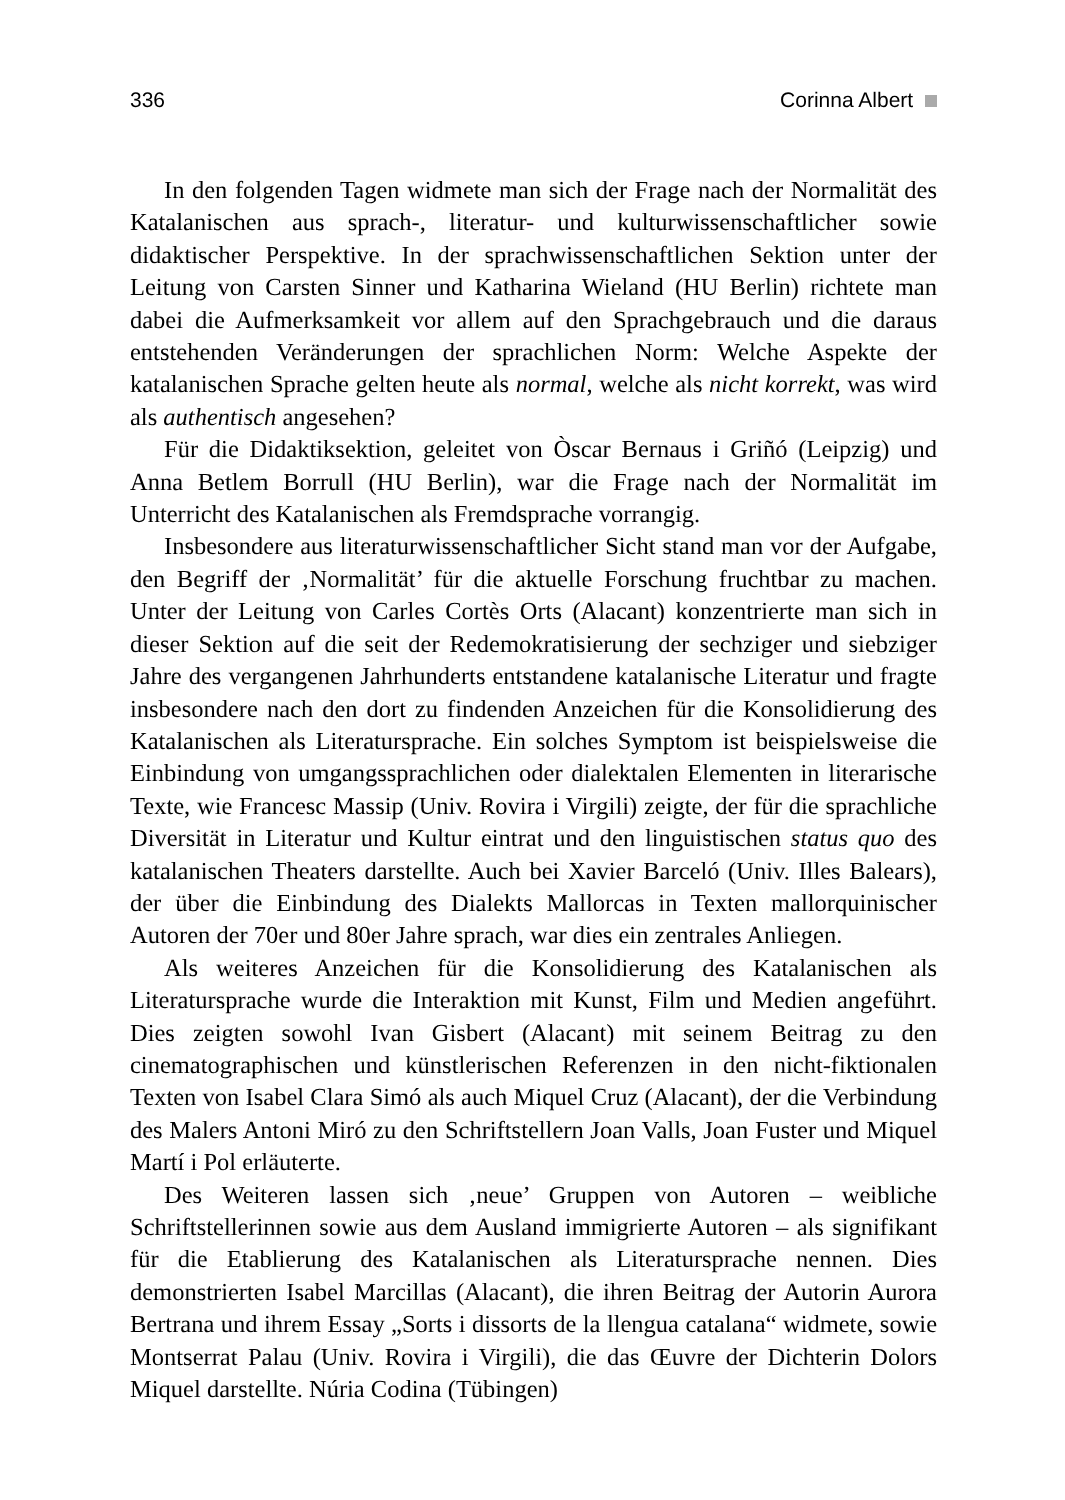336 Corinna Albert
In den folgenden Tagen widmete man sich der Frage nach der Normalität des Katalanischen aus sprach-, literatur- und kulturwissenschaftlicher sowie didaktischer Perspektive. In der sprachwissenschaftlichen Sektion unter der Leitung von Carsten Sinner und Katharina Wieland (HU Berlin) richtete man dabei die Aufmerksamkeit vor allem auf den Sprachgebrauch und die daraus entstehenden Veränderungen der sprachlichen Norm: Welche Aspekte der katalanischen Sprache gelten heute als normal, welche als nicht korrekt, was wird als authentisch angesehen?
Für die Didaktiksektion, geleitet von Òscar Bernaus i Griñó (Leipzig) und Anna Betlem Borrull (HU Berlin), war die Frage nach der Normalität im Unterricht des Katalanischen als Fremdsprache vorrangig.
Insbesondere aus literaturwissenschaftlicher Sicht stand man vor der Aufgabe, den Begriff der ‚Normalität’ für die aktuelle Forschung fruchtbar zu machen. Unter der Leitung von Carles Cortès Orts (Alacant) konzentrierte man sich in dieser Sektion auf die seit der Redemokratisierung der sechziger und siebziger Jahre des vergangenen Jahrhunderts entstandene katalanische Literatur und fragte insbesondere nach den dort zu findenden Anzeichen für die Konsolidierung des Katalanischen als Literatursprache. Ein solches Symptom ist beispielsweise die Einbindung von umgangssprachlichen oder dialektalen Elementen in literarische Texte, wie Francesc Massip (Univ. Rovira i Virgili) zeigte, der für die sprachliche Diversität in Literatur und Kultur eintrat und den linguistischen status quo des katalanischen Theaters darstellte. Auch bei Xavier Barceló (Univ. Illes Balears), der über die Einbindung des Dialekts Mallorcas in Texten mallorquinischer Autoren der 70er und 80er Jahre sprach, war dies ein zentrales Anliegen.
Als weiteres Anzeichen für die Konsolidierung des Katalanischen als Literatursprache wurde die Interaktion mit Kunst, Film und Medien angeführt. Dies zeigten sowohl Ivan Gisbert (Alacant) mit seinem Beitrag zu den cinematographischen und künstlerischen Referenzen in den nicht-fiktionalen Texten von Isabel Clara Simó als auch Miquel Cruz (Alacant), der die Verbindung des Malers Antoni Miró zu den Schriftstellern Joan Valls, Joan Fuster und Miquel Martí i Pol erläuterte.
Des Weiteren lassen sich ‚neue’ Gruppen von Autoren – weibliche Schriftstellerinnen sowie aus dem Ausland immigrierte Autoren – als signifikant für die Etablierung des Katalanischen als Literatursprache nennen. Dies demonstrierten Isabel Marcillas (Alacant), die ihren Beitrag der Autorin Aurora Bertrana und ihrem Essay „Sorts i dissorts de la llengua catalana“ widmete, sowie Montserrat Palau (Univ. Rovira i Virgili), die das Œuvre der Dichterin Dolors Miquel darstellte. Núria Codina (Tübingen)